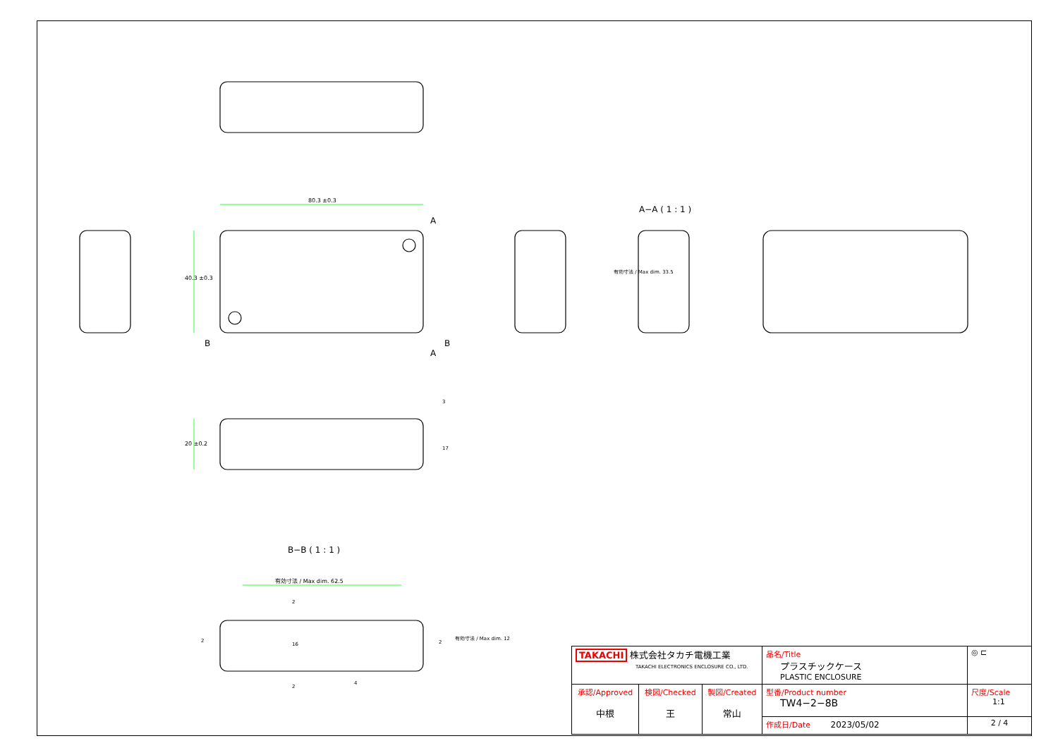80.3 ±0.3
40.3 ±0.3
20 ±0.2
A
A
B B
3
17
A−A ( 1 : 1 )
有効寸法 / Max dim. 33.5
B−B ( 1 : 1 )
有効寸法 / Max dim. 62.5
2
16
2
2 2
4
有効寸法 / Max dim. 12
| TAKACHI 株式会社タカチ電機工業 TAKACHI ELECTRONICS ENCLOSURE CO., LTD. | | | 品名/Title プラスチックケース PLASTIC ENCLOSURE | ◎ ⊏ |
| 承認/Approved 中根 | 検図/Checked 王 | 製図/Created 常山 | 型番/Product number TW4−2−8B | 尺度/Scale 1:1 |
| | | | 作成日/Date 2023/05/02 | 2 / 4 |